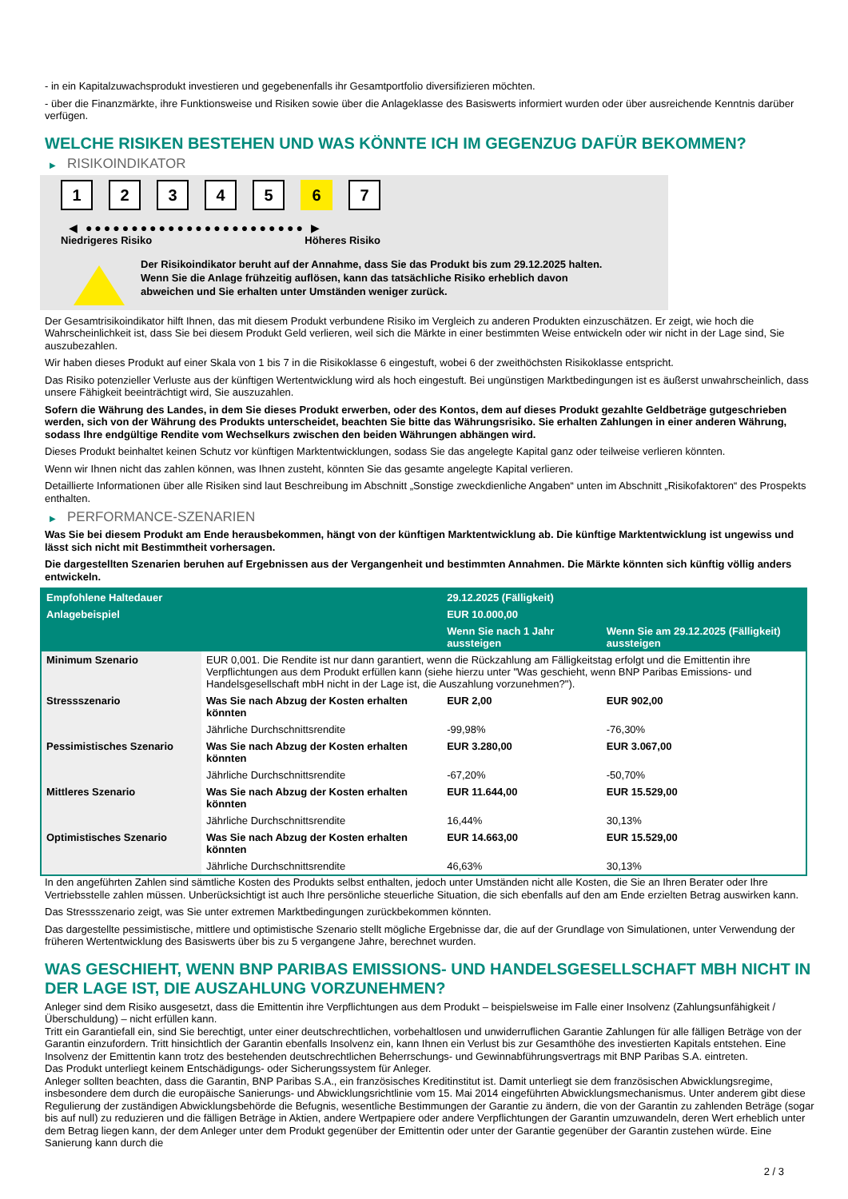- in ein Kapitalzuwachsprodukt investieren und gegebenenfalls ihr Gesamtportfolio diversifizieren möchten.
- über die Finanzmärkte, ihre Funktionsweise und Risiken sowie über die Anlageklasse des Basiswerts informiert wurden oder über ausreichende Kenntnis darüber verfügen.
WELCHE RISIKEN BESTEHEN UND WAS KÖNNTE ICH IM GEGENZUG DAFÜR BEKOMMEN?
▶ RISIKOINDIKATOR
1 2 3 4 5 6 7
◀ ●●●●●●●●●●●●●●●●●●●●●●●● ▶
Niedrigeres Risiko Höheres Risiko
Der Risikoindikator beruht auf der Annahme, dass Sie das Produkt bis zum 29.12.2025 halten.
Wenn Sie die Anlage frühzeitig auflösen, kann das tatsächliche Risiko erheblich davon abweichen und Sie erhalten unter Umständen weniger zurück.
Der Gesamtrisikoindikator hilft Ihnen, das mit diesem Produkt verbundene Risiko im Vergleich zu anderen Produkten einzuschätzen. Er zeigt, wie hoch die Wahrscheinlichkeit ist, dass Sie bei diesem Produkt Geld verlieren, weil sich die Märkte in einer bestimmten Weise entwickeln oder wir nicht in der Lage sind, Sie auszubezahlen.
Wir haben dieses Produkt auf einer Skala von 1 bis 7 in die Risikoklasse 6 eingestuft, wobei 6 der zweithöchsten Risikoklasse entspricht.
Das Risiko potenzieller Verluste aus der künftigen Wertentwicklung wird als hoch eingestuft. Bei ungünstigen Marktbedingungen ist es äußerst unwahrscheinlich, dass unsere Fähigkeit beeinträchtigt wird, Sie auszuzahlen.
Sofern die Währung des Landes, in dem Sie dieses Produkt erwerben, oder des Kontos, dem auf dieses Produkt gezahlte Geldbeträge gutgeschrieben werden, sich von der Währung des Produkts unterscheidet, beachten Sie bitte das Währungsrisiko. Sie erhalten Zahlungen in einer anderen Währung, sodass Ihre endgültige Rendite vom Wechselkurs zwischen den beiden Währungen abhängen wird.
Dieses Produkt beinhaltet keinen Schutz vor künftigen Marktentwicklungen, sodass Sie das angelegte Kapital ganz oder teilweise verlieren könnten.
Wenn wir Ihnen nicht das zahlen können, was Ihnen zusteht, könnten Sie das gesamte angelegte Kapital verlieren.
Detaillierte Informationen über alle Risiken sind laut Beschreibung im Abschnitt „Sonstige zweckdienliche Angaben“ unten im Abschnitt „Risikofaktoren“ des Prospekts enthalten.
▶ PERFORMANCE-SZENARIEN
Was Sie bei diesem Produkt am Ende herausbekommen, hängt von der künftigen Marktentwicklung ab. Die künftige Marktentwicklung ist ungewiss und lässt sich nicht mit Bestimmtheit vorhersagen.
Die dargestellten Szenarien beruhen auf Ergebnissen aus der Vergangenheit und bestimmten Annahmen. Die Märkte könnten sich künftig völlig anders entwickeln.
| Empfohlene Haltedauer | | 29.12.2025 (Fälligkeit) | |
| --- | --- | --- | --- |
| Anlagebeispiel | | EUR 10.000,00 | |
| | | Wenn Sie nach 1 Jahr aussteigen | Wenn Sie am 29.12.2025 (Fälligkeit) aussteigen |
| Minimum Szenario | EUR 0,001. Die Rendite ist nur dann garantiert, wenn die Rückzahlung am Fälligkeitstag erfolgt und die Emittentin ihre Verpflichtungen aus dem Produkt erfüllen kann (siehe hierzu unter "Was geschieht, wenn BNP Paribas Emissions- und Handelsgesellschaft mbH nicht in der Lage ist, die Auszahlung vorzunehmen?"). | | |
| Stressszenario | Was Sie nach Abzug der Kosten erhalten könnten | EUR 2,00 | EUR 902,00 |
| | Jährliche Durchschnittsrendite | -99,98% | -76,30% |
| Pessimistisches Szenario | Was Sie nach Abzug der Kosten erhalten könnten | EUR 3.280,00 | EUR 3.067,00 |
| | Jährliche Durchschnittsrendite | -67,20% | -50,70% |
| Mittleres Szenario | Was Sie nach Abzug der Kosten erhalten könnten | EUR 11.644,00 | EUR 15.529,00 |
| | Jährliche Durchschnittsrendite | 16,44% | 30,13% |
| Optimistisches Szenario | Was Sie nach Abzug der Kosten erhalten könnten | EUR 14.663,00 | EUR 15.529,00 |
| | Jährliche Durchschnittsrendite | 46,63% | 30,13% |
In den angeführten Zahlen sind sämtliche Kosten des Produkts selbst enthalten, jedoch unter Umständen nicht alle Kosten, die Sie an Ihren Berater oder Ihre Vertriebsstelle zahlen müssen. Unberücksichtigt ist auch Ihre persönliche steuerliche Situation, die sich ebenfalls auf den am Ende erzielten Betrag auswirken kann.
Das Stressszenario zeigt, was Sie unter extremen Marktbedingungen zurückbekommen könnten.
Das dargestellte pessimistische, mittlere und optimistische Szenario stellt mögliche Ergebnisse dar, die auf der Grundlage von Simulationen, unter Verwendung der früheren Wertentwicklung des Basiswerts über bis zu 5 vergangene Jahre, berechnet wurden.
WAS GESCHIEHT, WENN BNP PARIBAS EMISSIONS- UND HANDELSGESELLSCHAFT MBH NICHT IN DER LAGE IST, DIE AUSZAHLUNG VORZUNEHMEN?
Anleger sind dem Risiko ausgesetzt, dass die Emittentin ihre Verpflichtungen aus dem Produkt – beispielsweise im Falle einer Insolvenz (Zahlungsunfähigkeit / Überschuldung) – nicht erfüllen kann.
Tritt ein Garantiefall ein, sind Sie berechtigt, unter einer deutschrechtlichen, vorbehaltlosen und unwiderruflichen Garantie Zahlungen für alle fälligen Beträge von der Garantin einzufordern. Tritt hinsichtlich der Garantin ebenfalls Insolvenz ein, kann Ihnen ein Verlust bis zur Gesamthöhe des investierten Kapitals entstehen. Eine Insolvenz der Emittentin kann trotz des bestehenden deutschrechtlichen Beherrschungs- und Gewinnabführungsvertrags mit BNP Paribas S.A. eintreten.
Das Produkt unterliegt keinem Entschädigungs- oder Sicherungssystem für Anleger.
Anleger sollten beachten, dass die Garantin, BNP Paribas S.A., ein französisches Kreditinstitut ist. Damit unterliegt sie dem französischen Abwicklungsregime, insbesondere dem durch die europäische Sanierungs- und Abwicklungsrichtlinie vom 15. Mai 2014 eingeführten Abwicklungsmechanismus. Unter anderem gibt diese Regulierung der zuständigen Abwicklungsbehörde die Befugnis, wesentliche Bestimmungen der Garantie zu ändern, die von der Garantin zu zahlenden Beträge (sogar bis auf null) zu reduzieren und die fälligen Beträge in Aktien, andere Wertpapiere oder andere Verpflichtungen der Garantin umzuwandeln, deren Wert erheblich unter dem Betrag liegen kann, der dem Anleger unter dem Produkt gegenüber der Emittentin oder unter der Garantie gegenüber der Garantin zustehen würde. Eine Sanierung kann durch die
2 / 3